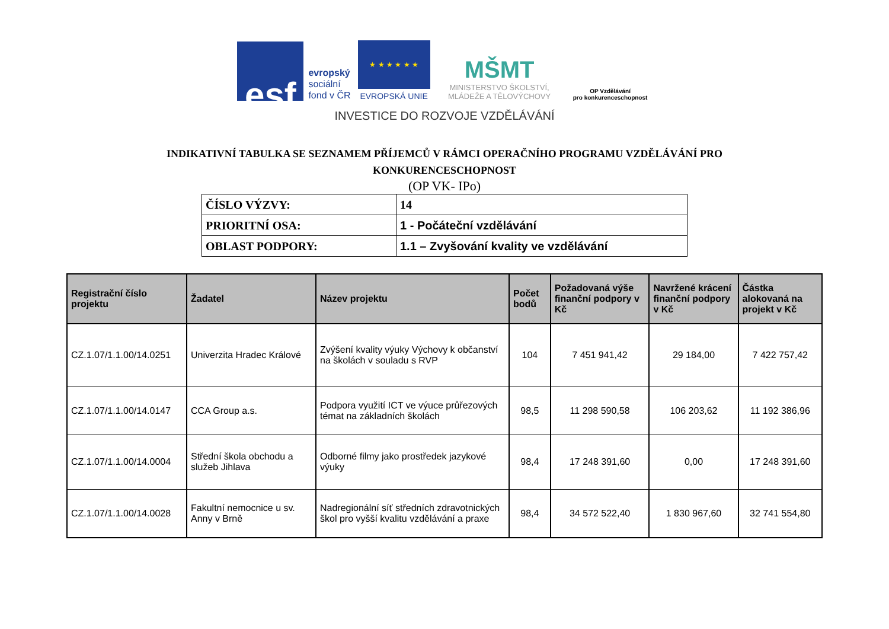esf
evropský
sociální
fond v ČR
★ ★ ★ ★ ★ ★
EVROPSKÁ UNIE
MŠMT
MINISTERSTVO ŠKOLSTVÍ,
MLÁDEŽE A TĚLOVÝCHOVY
OP Vzdělávání
pro konkurenceschopnost
INVESTICE DO ROZVOJE VZDĚLÁVÁNÍ
INDIKATIVNÍ TABULKA SE SEZNAMEM PŘÍJEMCŮ V RÁMCI OPERAČNÍHO PROGRAMU VZDĚLÁVÁNÍ PRO
KONKURENCESCHOPNOST
(OP VK- IPo)
| ČÍSLO VÝZVY: | 14 |
| PRIORITNÍ OSA: | 1 - Počáteční vzdělávání |
| OBLAST PODPORY: | 1.1 – Zvyšování kvality ve vzdělávání |
| Registrační číslo projektu | Žadatel | Název projektu | Počet bodů | Požadovaná výše finanční podpory v Kč | Navržené krácení finanční podpory v Kč | Částka alokovaná na projekt v Kč |
| --- | --- | --- | --- | --- | --- | --- |
| CZ.1.07/1.1.00/14.0251 | Univerzita Hradec Králové | Zvýšení kvality výuky Výchovy k občanství na školách v souladu s RVP | 104 | 7 451 941,42 | 29 184,00 | 7 422 757,42 |
| CZ.1.07/1.1.00/14.0147 | CCA Group a.s. | Podpora využití ICT ve výuce průřezových témat na základních školách | 98,5 | 11 298 590,58 | 106 203,62 | 11 192 386,96 |
| CZ.1.07/1.1.00/14.0004 | Střední škola obchodu a služeb Jihlava | Odborné filmy jako prostředek jazykové výuky | 98,4 | 17 248 391,60 | 0,00 | 17 248 391,60 |
| CZ.1.07/1.1.00/14.0028 | Fakultní nemocnice u sv. Anny v Brně | Nadregionální síť středních zdravotnických škol pro vyšší kvalitu vzdělávání a praxe | 98,4 | 34 572 522,40 | 1 830 967,60 | 32 741 554,80 |